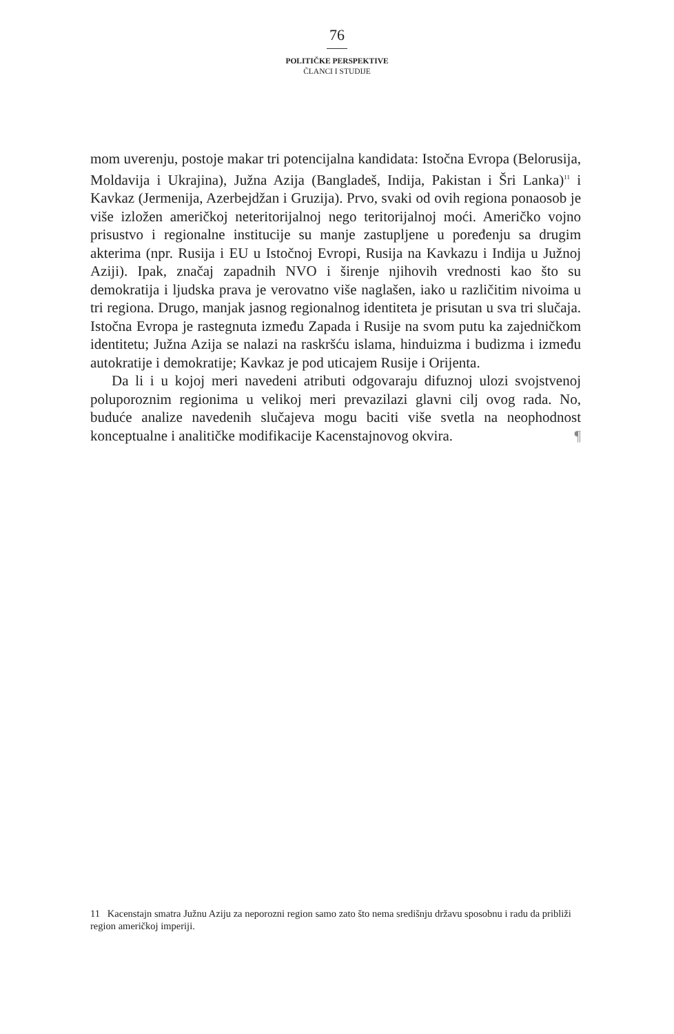76
POLITIČKE PERSPEKTIVE
ČLANCI I STUDIJE
mom uverenju, postoje makar tri potencijalna kandidata: Istočna Evropa (Belorusija, Moldavija i Ukrajina), Južna Azija (Bangladeš, Indija, Pakistan i Šri Lanka)<sup>11</sup> i Kavkaz (Jermenija, Azerbejdžan i Gruzija). Prvo, svaki od ovih regiona ponaosob je više izložen američkoj neteritorijalnoj nego teritorijalnoj moći. Američko vojno prisustvo i regionalne institucije su manje zastupljene u poređenju sa drugim akterima (npr. Rusija i EU u Istočnoj Evropi, Rusija na Kavkazu i Indija u Južnoj Aziji). Ipak, značaj zapadnih NVO i širenje njihovih vrednosti kao što su demokratija i ljudska prava je verovatno više naglašen, iako u različitim nivoima u tri regiona. Drugo, manjak jasnog regionalnog identiteta je prisutan u sva tri slučaja. Istočna Evropa je rastegnuta između Zapada i Rusije na svom putu ka zajedničkom identitetu; Južna Azija se nalazi na raskršću islama, hinduizma i budizma i između autokratije i demokratije; Kavkaz je pod uticajem Rusije i Orijenta.
Da li i u kojoj meri navedeni atributi odgovaraju difuznoj ulozi svojstvenoj poluporoznim regionima u velikoj meri prevazilazi glavni cilj ovog rada. No, buduće analize navedenih slučajeva mogu baciti više svetla na neophodnost konceptualne i analitičke modifikacije Kacenstajnovog okvira. ¶
11 Kacenstajn smatra Južnu Aziju za neporozni region samo zato što nema središnju državu sposobnu i radu da približi region američkoj imperiji.